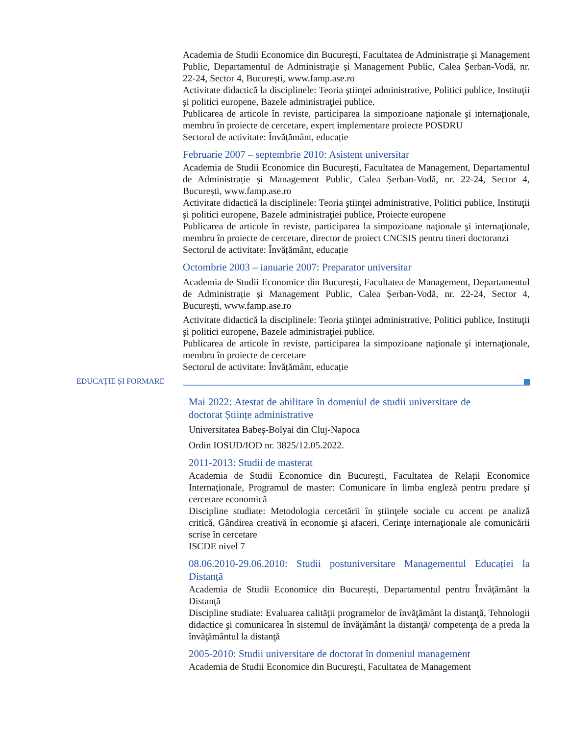Academia de Studii Economice din București, Facultatea de Administrație și Management Public, Departamentul de Administrație și Management Public, Calea Șerban-Vodă, nr. 22-24, Sector 4, București, www.famp.ase.ro
Activitate didactică la disciplinele: Teoria ştiinţei administrative, Politici publice, Instituţii şi politici europene, Bazele administraţiei publice.
Publicarea de articole în reviste, participarea la simpozioane naţionale şi internaţionale, membru în proiecte de cercetare, expert implementare proiecte POSDRU
Sectorul de activitate: Învățământ, educație
Februarie 2007 – septembrie 2010: Asistent universitar
Academia de Studii Economice din București, Facultatea de Management, Departamentul de Administrație și Management Public, Calea Șerban-Vodă, nr. 22-24, Sector 4, București, www.famp.ase.ro
Activitate didactică la disciplinele: Teoria ştiinţei administrative, Politici publice, Instituţii şi politici europene, Bazele administraţiei publice, Proiecte europene
Publicarea de articole în reviste, participarea la simpozioane naţionale şi internaţionale, membru în proiecte de cercetare, director de proiect CNCSIS pentru tineri doctoranzi
Sectorul de activitate: Învățământ, educație
Octombrie 2003 – ianuarie 2007: Preparator universitar
Academia de Studii Economice din București, Facultatea de Management, Departamentul de Administrație și Management Public, Calea Șerban-Vodă, nr. 22-24, Sector 4, București, www.famp.ase.ro
Activitate didactică la disciplinele: Teoria ştiinţei administrative, Politici publice, Instituţii şi politici europene, Bazele administraţiei publice.
Publicarea de articole în reviste, participarea la simpozioane naţionale şi internaţionale, membru în proiecte de cercetare
Sectorul de activitate: Învățământ, educație
EDUCAȚIE ȘI FORMARE
Mai 2022: Atestat de abilitare în domeniul de studii universitare de doctorat Științe administrative
Universitatea Babeș-Bolyai din Cluj-Napoca
Ordin IOSUD/IOD nr. 3825/12.05.2022.
2011-2013: Studii de masterat
Academia de Studii Economice din București, Facultatea de Relații Economice Internaționale, Programul de master: Comunicare în limba engleză pentru predare și cercetare economică
Discipline studiate: Metodologia cercetării în ştiinţele sociale cu accent pe analiză critică, Gândirea creativă în economie şi afaceri, Cerinţe internaţionale ale comunicării scrise în cercetare
ISCDE nivel 7
08.06.2010-29.06.2010: Studii postuniversitare Managementul Educației la Distanță
Academia de Studii Economice din București, Departamentul pentru Învăţământ la Distanţă
Discipline studiate: Evaluarea calităţii programelor de învăţământ la distanţă, Tehnologii didactice şi comunicarea în sistemul de învăţământ la distanţă/ competenţa de a preda la învăţământul la distanţă
2005-2010: Studii universitare de doctorat în domeniul management
Academia de Studii Economice din București, Facultatea de Management